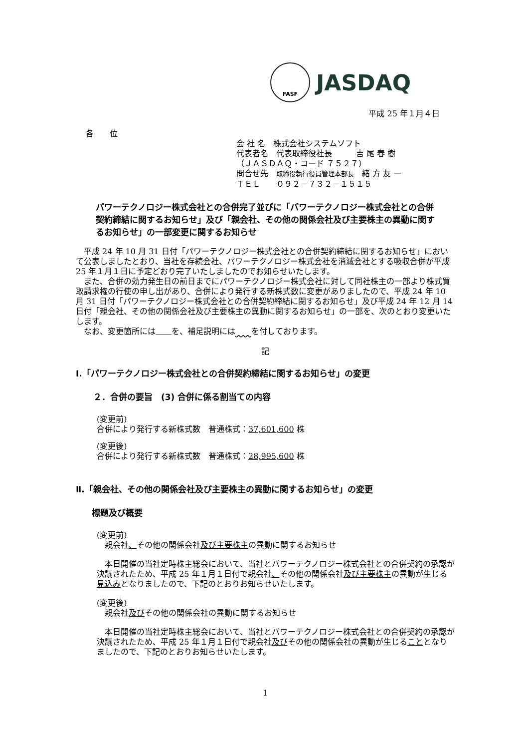FASF
JASDAQ
平成 25 年１月４日
各　　位
会 社 名　株式会社システムソフト
代表者名　代表取締役社長　　　吉 尾 春 樹
（ＪＡＳＤＡＱ・コード ７５２７）
問合せ先　取締役執行役員管理本部長　緒 方 友 一
ＴＥＬ　　０９２－７３２－１５１５
パワーテクノロジー株式会社との合併完了並びに「パワーテクノロジー株式会社との合併契約締結に関するお知らせ」及び「親会社、その他の関係会社及び主要株主の異動に関するお知らせ」の一部変更に関するお知らせ
　平成 24 年 10 月 31 日付「パワーテクノロジー株式会社との合併契約締結に関するお知らせ」において公表しましたとおり、当社を存続会社、パワーテクノロジー株式会社を消滅会社とする吸収合併が平成 25 年１月１日に予定どおり完了いたしましたのでお知らせいたします。
　また、合併の効力発生日の前日までにパワーテクノロジー株式会社に対して同社株主の一部より株式買取請求権の行使の申し出があり、合併により発行する新株式数に変更がありましたので、平成 24 年 10 月 31 日付「パワーテクノロジー株式会社との合併契約締結に関するお知らせ」及び平成 24 年 12 月 14 日付「親会社、その他の関係会社及び主要株主の異動に関するお知らせ」の一部を、次のとおり変更いたします。
　なお、変更箇所には　　 を、補足説明には　　 を付しております。
記
Ⅰ.「パワーテクノロジー株式会社との合併契約締結に関するお知らせ」の変更
２．合併の要旨　(3) 合併に係る割当ての内容
(変更前)
合併により発行する新株式数　普通株式：37,601,600 株
(変更後)
合併により発行する新株式数　普通株式：28,995,600 株
Ⅱ.「親会社、その他の関係会社及び主要株主の異動に関するお知らせ」の変更
標題及び概要
(変更前)
　親会社、その他の関係会社及び主要株主の異動に関するお知らせ
　本日開催の当社定時株主総会において、当社とパワーテクノロジー株式会社との合併契約の承認が決議されたため、平成 25 年１月１日付で親会社、その他の関係会社及び主要株主の異動が生じる見込みとなりましたので、下記のとおりお知らせいたします。
(変更後)
　親会社及びその他の関係会社の異動に関するお知らせ
　本日開催の当社定時株主総会において、当社とパワーテクノロジー株式会社との合併契約の承認が決議されたため、平成 25 年１月１日付で親会社及びその他の関係会社の異動が生じることとなりましたので、下記のとおりお知らせいたします。
1